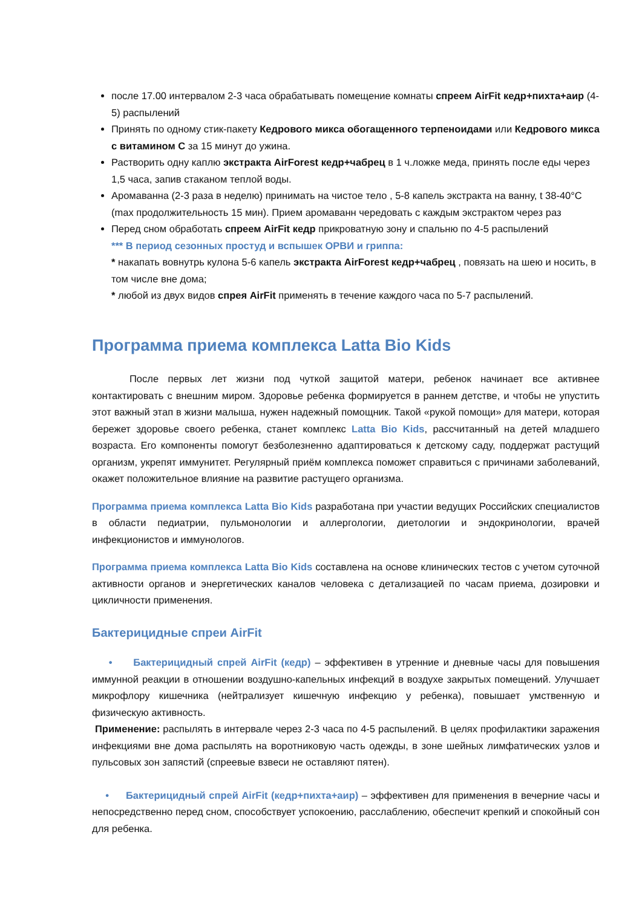после 17.00 интервалом 2-3 часа обрабатывать помещение комнаты спреем AirFit кедр+пихта+аир (4-5) распылений
Принять по одному стик-пакету Кедрового микса обогащенного терпеноидами или Кедрового микса с витамином С за 15 минут до ужина.
Растворить одну каплю экстракта AirForest кедр+чабрец в 1 ч.ложке меда, принять после еды через 1,5 часа, запив стаканом теплой воды.
Аромаванна (2-3 раза в неделю) принимать на чистое тело , 5-8 капель экстракта на ванну, t 38-40°С (max продолжительность 15 мин). Прием аромаванн чередовать с каждым экстрактом через раз
Перед сном обработать спреем AirFit кедр прикроватную зону и спальню по 4-5 распылений
*** В период сезонных простуд и вспышек ОРВИ и гриппа:
* накапать вовнутрь кулона 5-6 капель экстракта AirForest кедр+чабрец , повязать на шею и носить, в том числе вне дома;
* любой из двух видов спрея AirFit применять в течение каждого часа по 5-7 распылений.
Программа приема комплекса Latta Bio Kids
После первых лет жизни под чуткой защитой матери, ребенок начинает все активнее контактировать с внешним миром. Здоровье ребенка формируется в раннем детстве, и чтобы не упустить этот важный этап в жизни малыша, нужен надежный помощник. Такой «рукой помощи» для матери, которая бережет здоровье своего ребенка, станет комплекс Latta Bio Kids, рассчитанный на детей младшего возраста. Его компоненты помогут безболезненно адаптироваться к детскому саду, поддержат растущий организм, укрепят иммунитет. Регулярный приём комплекса поможет справиться с причинами заболеваний, окажет положительное влияние на развитие растущего организма.
Программа приема комплекса Latta Bio Kids разработана при участии ведущих Российских специалистов в области педиатрии, пульмонологии и аллергологии, диетологии и эндокринологии, врачей инфекционистов и иммунологов.
Программа приема комплекса Latta Bio Kids составлена на основе клинических тестов с учетом суточной активности органов и энергетических каналов человека с детализацией по часам приема, дозировки и цикличности применения.
Бактерицидные спреи AirFit
• Бактерицидный спрей AirFit (кедр) – эффективен в утренние и дневные часы для повышения иммунной реакции в отношении воздушно-капельных инфекций в воздухе закрытых помещений. Улучшает микрофлору кишечника (нейтрализует кишечную инфекцию у ребенка), повышает умственную и физическую активность.
Применение: распылять в интервале через 2-3 часа по 4-5 распылений. В целях профилактики заражения инфекциями вне дома распылять на воротниковую часть одежды, в зоне шейных лимфатических узлов и пульсовых зон запястий (спреевые взвеси не оставляют пятен).
• Бактерицидный спрей AirFit (кедр+пихта+аир) – эффективен для применения в вечерние часы и непосредственно перед сном, способствует успокоению, расслаблению, обеспечит крепкий и спокойный сон для ребенка.